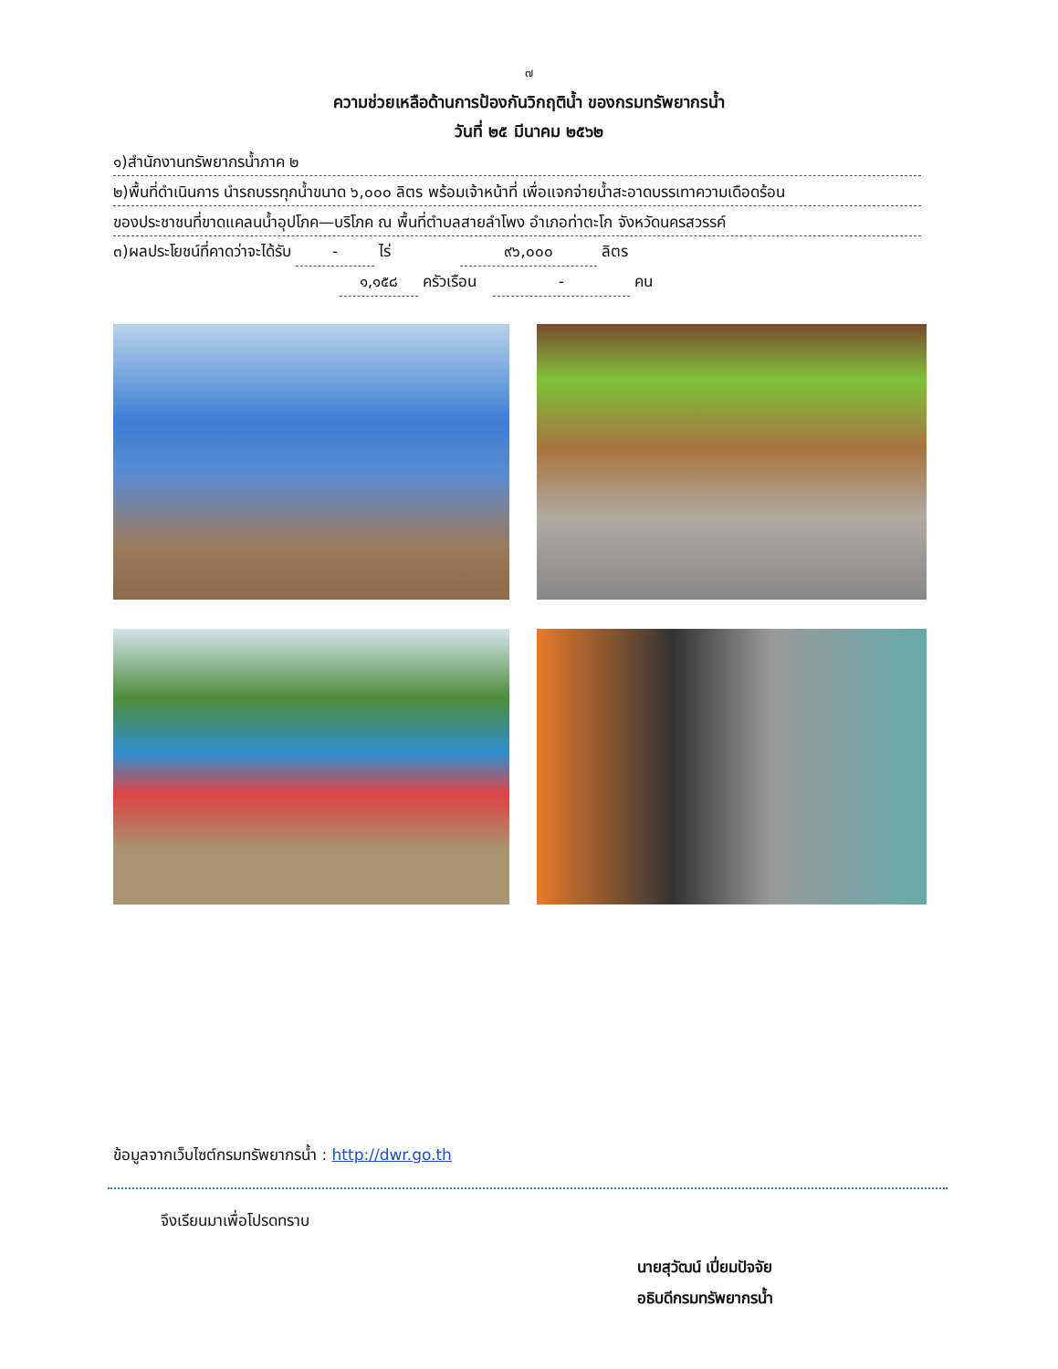๗
ความช่วยเหลือด้านการป้องกันวิกฤติน้ำ ของกรมทรัพยากรน้ำ
วันที่ ๒๕ มีนาคม ๒๕๖๒
๑)สำนักงานทรัพยากรน้ำภาค ๒
๒)พื้นที่ดำเนินการ นำรถบรรทุกน้ำขนาด ๖,๐๐๐ ลิตร พร้อมเจ้าหน้าที่ เพื่อแจกจ่ายน้ำสะอาดบรรเทาความเดือดร้อน
ของประชาชนที่ขาดแคลนน้ำอุปโภค—บริโภค ณ พื้นที่ตำบลสายลำโพง อำเภอท่าตะโก จังหวัดนครสวรรค์
๓)ผลประโยชน์ที่คาดว่าจะได้รับ - ไร่ ๙๖,๐๐๐ ลิตร
๑,๑๕๘ ครัวเรือน - คน
ข้อมูลจากเว็บไซต์กรมทรัพยากรน้ำ : http://dwr.go.th
จึงเรียนมาเพื่อโปรดทราบ
นายสุวัฒน์ เปี่ยมปัจจัย
อธิบดีกรมทรัพยากรน้ำ